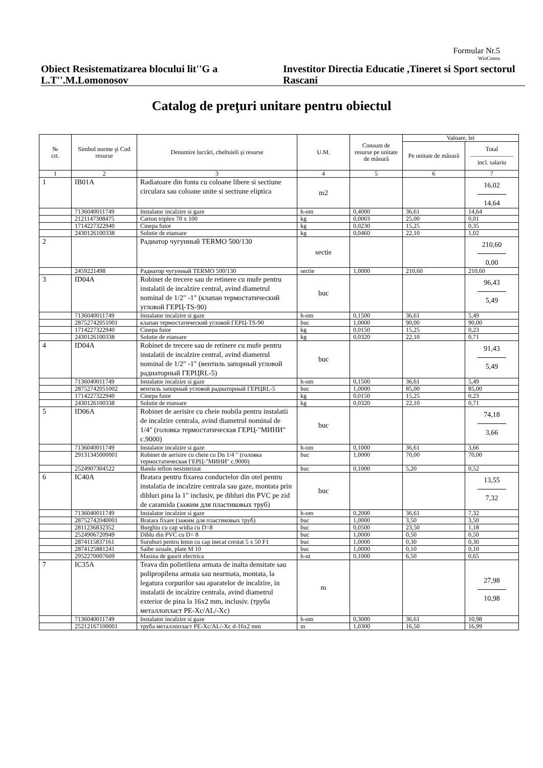Formular Nr.5
WinCmeta
Obiect Resistematizarea blocului lit''G a L.T''.M.Lomonosov
Investitor Directia Educatie ,Tineret si Sport sectorul Rascani
Catalog de preţuri unitare pentru obiectul
| № crt. | Simbol norme şi Cod resurse | Denumire lucrări, cheltuieli şi resurse | U.M. | Consum de resurse pe unitate de măsură | Valoare, lei | |
| --- | --- | --- | --- | --- | --- | --- |
| | | | | | Pe unitate de măsură | Total ——————— incl. salariu |
| 1 | 2 | 3 | 4 | 5 | 6 | 7 |
| 1 | IB01A | Radiatoare din fonta cu coloane libere si sectiune circulara sau coloane unite si sectiune eliptica | m2 | | | 16,02 14,64 |
| | 7136040011749 | Instalator incalzire si gaze | h-om | 0,4000 | 36,61 | 14,64 |
| | 2121147308475 | Carton triplex 70 x 100 | kg | 0,0003 | 25,00 | 0,01 |
| | 1714227322940 | Cinepa fuior | kg | 0,0230 | 15,25 | 0,35 |
| | 2430126100338 | Solutie de etansare | kg | 0,0460 | 22,10 | 1,02 |
| 2 | | Радиатор чугунный TERMO 500/130 | sectie | | | 210,60 0,00 |
| | 2459221498 | Радиатор чугунный TERMO 500/130 | sectie | 1,0000 | 210,60 | 210,60 |
| 3 | ID04A | Robinet de trecere sau de retinere cu mufe pentru instalatii de incalzire central, avind diametrul nominal de 1/2" -1" (клапан термостатический угловой ГЕРЦ-TS-90) | buc | | | 96,43 5,49 |
| | 7136040011749 | Instalator incalzire si gaze | h-om | 0,1500 | 36,61 | 5,49 |
| | 28752742051001 | клапан термостатический угловой ГЕРЦ-TS-90 | buc | 1,0000 | 90,00 | 90,00 |
| | 1714227322940 | Cinepa fuior | kg | 0,0150 | 15,25 | 0,23 |
| | 2430126100338 | Solutie de etansare | kg | 0,0320 | 22,10 | 0,71 |
| 4 | ID04A | Robinet de trecere sau de retinere cu mufe pentru instalatii de incalzire central, avind diametrul nominal de 1/2" -1" (вентиль запорный угловой радиаторный ГЕРЦRL-5) | buc | | | 91,43 5,49 |
| | 7136040011749 | Instalator incalzire si gaze | h-om | 0,1500 | 36,61 | 5,49 |
| | 28752742051002 | вентиль запорный угловой радиаторный ГЕРЦRL-5 | buc | 1,0000 | 85,00 | 85,00 |
| | 1714227322940 | Cinepa fuior | kg | 0,0150 | 15,25 | 0,23 |
| | 2430126100338 | Solutie de etansare | kg | 0,0320 | 22,10 | 0,71 |
| 5 | ID06A | Robinet de aerisire cu cheie mobila pentru instalatii de incalzire centrala, avind diametrul nominal de 1/4" (головка термостатическая ГЕРЦ-"МИНИ" с.9000) | buc | | | 74,18 3,66 |
| | 7136040011749 | Instalator incalzire si gaze | h-om | 0,1000 | 36,61 | 3,66 |
| | 29131345000001 | Robinet de aerisire cu cheie cu Dn 1/4 " (головка термостатическая ГЕРЦ-"МИНИ" с.9000) | buc | 1,0000 | 70,00 | 70,00 |
| | 2524907304522 | Banda teflon nesisterizat | buc | 0,1000 | 5,20 | 0,52 |
| 6 | IC40A | Bratara pentru fixarea conductelor din otel pentru instalatia de incalzire centrala sau gaze, montata prin dibluri pina la 1" inclusiv, pe dibluri din PVC pe zid de caramida (зажим для пластиковых труб) | buc | | | 13,55 7,32 |
| | 7136040011749 | Instalator incalzire si gaze | h-om | 0,2000 | 36,61 | 7,32 |
| | 28752742040001 | Bratara fixare (зажим для пластиковых труб) | buc | 1,0000 | 3,50 | 3,50 |
| | 2811236832352 | Burghiu cu cap widia cu D=8 | buc | 0,0500 | 23,50 | 1,18 |
| | 2524906720949 | Diblu din PVC cu D= 8 | buc | 1,0000 | 0,50 | 0,50 |
| | 2874115837161 | Suruburi pentru lemn cu cap inecat crestat 5 x 50 F1 | buc | 1,0000 | 0,30 | 0,30 |
| | 2874125881241 | Saibe uzuale, plate M 10 | buc | 1,0000 | 0,10 | 0,10 |
| | 2952270007609 | Masina de gaurit electrica | h-ut | 0,1000 | 6,50 | 0,65 |
| 7 | IC35A | Teava din polietilena armata de inalta densitate sau polipropilena armata sau nearmata, montata, la legatura corpurilor sau aparatelor de incalzire, in instalatii de incalzire centrala, avind diametrul exterior de pina la 16x2 mm, inclusiv. (труба металлопласт PE-Xc/AL/-Xc) | m | | | 27,98 10,98 |
| | 7136040011749 | Instalator incalzire si gaze | h-om | 0,3000 | 36,61 | 10,98 |
| | 25212167100001 | труба металлопласт PE-Xc/AL/-Xc d-16x2 mm | m | 1,0300 | 16,50 | 16,99 |